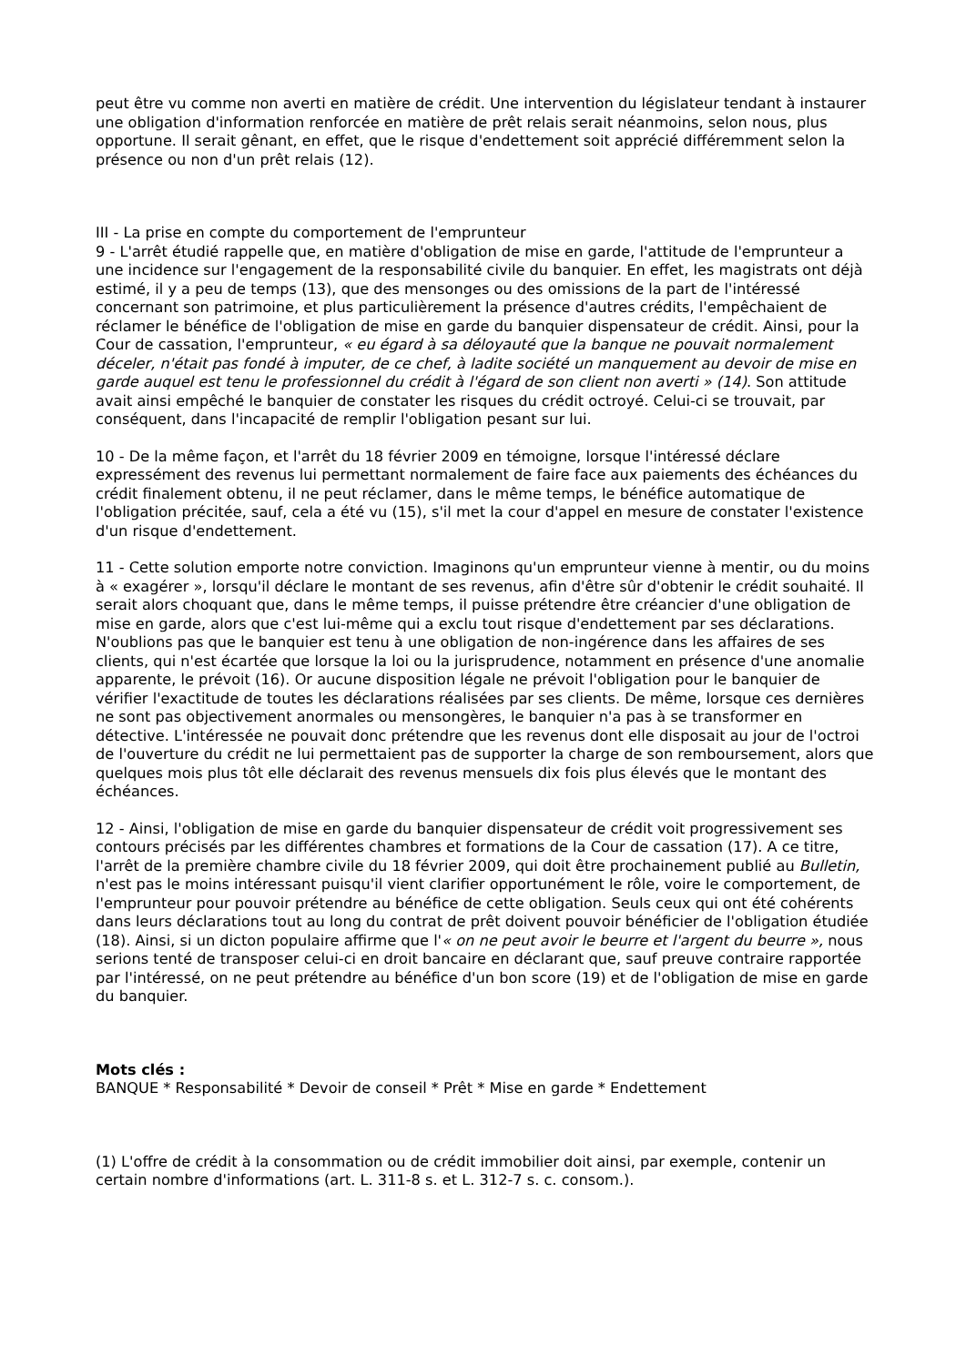peut être vu comme non averti en matière de crédit. Une intervention du législateur tendant à instaurer une obligation d'information renforcée en matière de prêt relais serait néanmoins, selon nous, plus opportune. Il serait gênant, en effet, que le risque d'endettement soit apprécié différemment selon la présence ou non d'un prêt relais (12).
III - La prise en compte du comportement de l'emprunteur
9 - L'arrêt étudié rappelle que, en matière d'obligation de mise en garde, l'attitude de l'emprunteur a une incidence sur l'engagement de la responsabilité civile du banquier. En effet, les magistrats ont déjà estimé, il y a peu de temps (13), que des mensonges ou des omissions de la part de l'intéressé concernant son patrimoine, et plus particulièrement la présence d'autres crédits, l'empêchaient de réclamer le bénéfice de l'obligation de mise en garde du banquier dispensateur de crédit. Ainsi, pour la Cour de cassation, l'emprunteur, « eu égard à sa déloyauté que la banque ne pouvait normalement déceler, n'était pas fondé à imputer, de ce chef, à ladite société un manquement au devoir de mise en garde auquel est tenu le professionnel du crédit à l'égard de son client non averti » (14). Son attitude avait ainsi empêché le banquier de constater les risques du crédit octroyé. Celui-ci se trouvait, par conséquent, dans l'incapacité de remplir l'obligation pesant sur lui.
10 - De la même façon, et l'arrêt du 18 février 2009 en témoigne, lorsque l'intéressé déclare expressément des revenus lui permettant normalement de faire face aux paiements des échéances du crédit finalement obtenu, il ne peut réclamer, dans le même temps, le bénéfice automatique de l'obligation précitée, sauf, cela a été vu (15), s'il met la cour d'appel en mesure de constater l'existence d'un risque d'endettement.
11 - Cette solution emporte notre conviction. Imaginons qu'un emprunteur vienne à mentir, ou du moins à « exagérer », lorsqu'il déclare le montant de ses revenus, afin d'être sûr d'obtenir le crédit souhaité. Il serait alors choquant que, dans le même temps, il puisse prétendre être créancier d'une obligation de mise en garde, alors que c'est lui-même qui a exclu tout risque d'endettement par ses déclarations. N'oublions pas que le banquier est tenu à une obligation de non-ingérence dans les affaires de ses clients, qui n'est écartée que lorsque la loi ou la jurisprudence, notamment en présence d'une anomalie apparente, le prévoit (16). Or aucune disposition légale ne prévoit l'obligation pour le banquier de vérifier l'exactitude de toutes les déclarations réalisées par ses clients. De même, lorsque ces dernières ne sont pas objectivement anormales ou mensongères, le banquier n'a pas à se transformer en détective. L'intéressée ne pouvait donc prétendre que les revenus dont elle disposait au jour de l'octroi de l'ouverture du crédit ne lui permettaient pas de supporter la charge de son remboursement, alors que quelques mois plus tôt elle déclarait des revenus mensuels dix fois plus élevés que le montant des échéances.
12 - Ainsi, l'obligation de mise en garde du banquier dispensateur de crédit voit progressivement ses contours précisés par les différentes chambres et formations de la Cour de cassation (17). A ce titre, l'arrêt de la première chambre civile du 18 février 2009, qui doit être prochainement publié au Bulletin, n'est pas le moins intéressant puisqu'il vient clarifier opportunément le rôle, voire le comportement, de l'emprunteur pour pouvoir prétendre au bénéfice de cette obligation. Seuls ceux qui ont été cohérents dans leurs déclarations tout au long du contrat de prêt doivent pouvoir bénéficier de l'obligation étudiée (18). Ainsi, si un dicton populaire affirme que l'« on ne peut avoir le beurre et l'argent du beurre », nous serions tenté de transposer celui-ci en droit bancaire en déclarant que, sauf preuve contraire rapportée par l'intéressé, on ne peut prétendre au bénéfice d'un bon score (19) et de l'obligation de mise en garde du banquier.
Mots clés :
BANQUE * Responsabilité * Devoir de conseil * Prêt * Mise en garde * Endettement
(1) L'offre de crédit à la consommation ou de crédit immobilier doit ainsi, par exemple, contenir un certain nombre d'informations (art. L. 311-8 s. et L. 312-7 s. c. consom.).